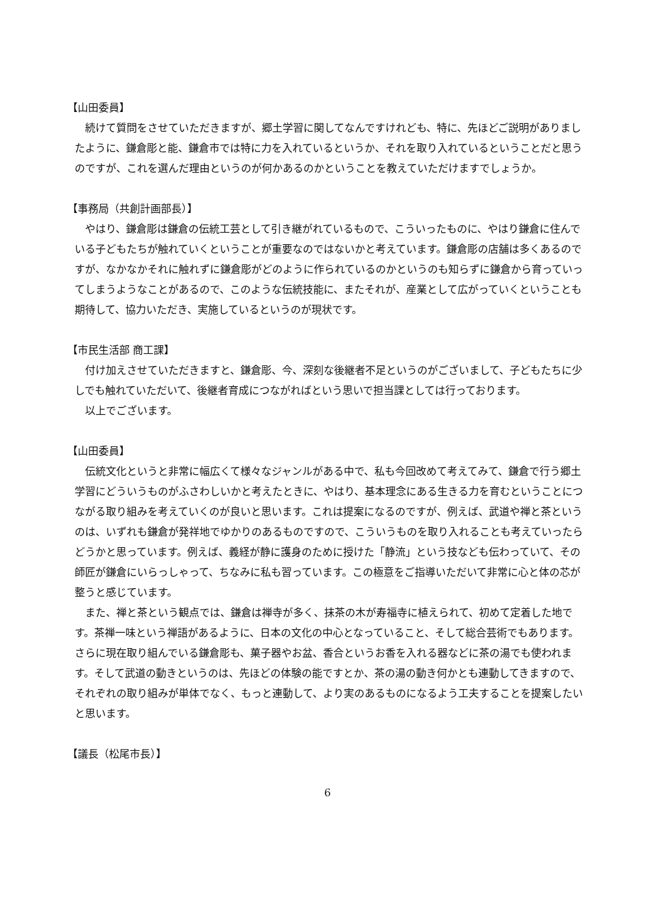【山田委員】
続けて質問をさせていただきますが、郷土学習に関してなんですけれども、特に、先ほどご説明がありましたように、鎌倉彫と能、鎌倉市では特に力を入れているというか、それを取り入れているということだと思うのですが、これを選んだ理由というのが何かあるのかということを教えていただけますでしょうか。
【事務局（共創計画部長）】
やはり、鎌倉彫は鎌倉の伝統工芸として引き継がれているもので、こういったものに、やはり鎌倉に住んでいる子どもたちが触れていくということが重要なのではないかと考えています。鎌倉彫の店舗は多くあるのですが、なかなかそれに触れずに鎌倉彫がどのように作られているのかというのも知らずに鎌倉から育っていってしまうようなことがあるので、このような伝統技能に、またそれが、産業として広がっていくということも期待して、協力いただき、実施しているというのが現状です。
【市民生活部 商工課】
付け加えさせていただきますと、鎌倉彫、今、深刻な後継者不足というのがございまして、子どもたちに少しでも触れていただいて、後継者育成につながればという思いで担当課としては行っております。
以上でございます。
【山田委員】
伝統文化というと非常に幅広くて様々なジャンルがある中で、私も今回改めて考えてみて、鎌倉で行う郷土学習にどういうものがふさわしいかと考えたときに、やはり、基本理念にある生きる力を育むということにつながる取り組みを考えていくのが良いと思います。これは提案になるのですが、例えば、武道や禅と茶というのは、いずれも鎌倉が発祥地でゆかりのあるものですので、こういうものを取り入れることも考えていったらどうかと思っています。例えば、義経が静に護身のために授けた「静流」という技なども伝わっていて、その師匠が鎌倉にいらっしゃって、ちなみに私も習っています。この極意をご指導いただいて非常に心と体の芯が整うと感じています。
また、禅と茶という観点では、鎌倉は禅寺が多く、抹茶の木が寿福寺に植えられて、初めて定着した地です。茶禅一味という禅語があるように、日本の文化の中心となっていること、そして総合芸術でもあります。さらに現在取り組んでいる鎌倉彫も、菓子器やお盆、香合というお香を入れる器などに茶の湯でも使われます。そして武道の動きというのは、先ほどの体験の能ですとか、茶の湯の動き何かとも連動してきますので、それぞれの取り組みが単体でなく、もっと連動して、より実のあるものになるよう工夫することを提案したいと思います。
【議長（松尾市長）】
6